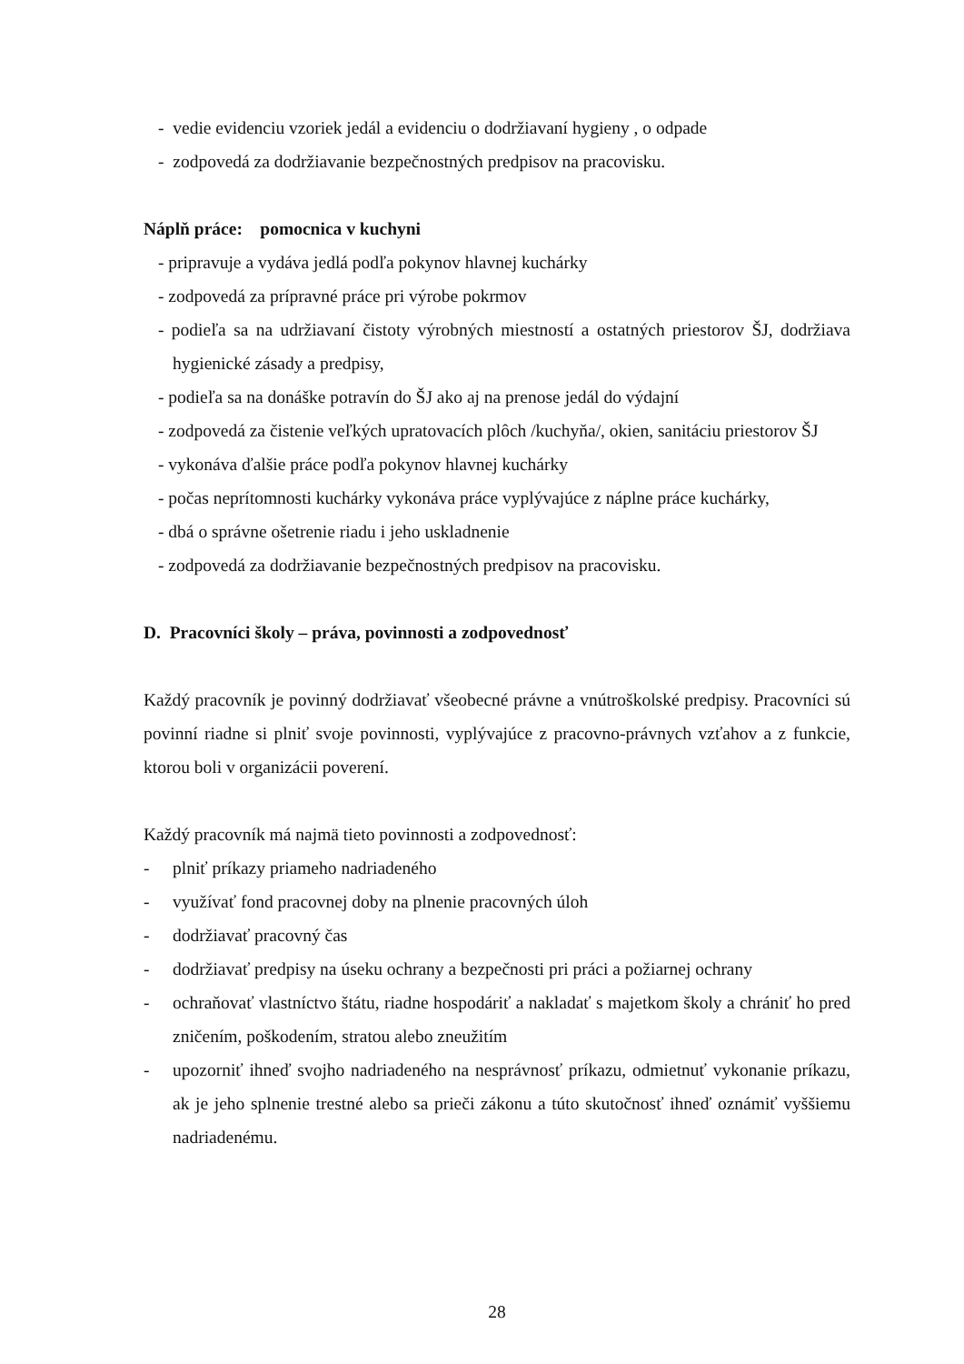- vedie evidenciu vzoriek jedál a evidenciu o dodržiavaní hygieny , o odpade
- zodpovedá za dodržiavanie bezpečnostných predpisov na pracovisku.
Náplň práce: pomocnica v kuchyni
- pripravuje a vydáva jedlá podľa pokynov hlavnej kuchárky
- zodpovedá za prípravné práce pri výrobe pokrmov
- podieľa sa na udržiavaní čistoty výrobných miestností a ostatných priestorov ŠJ, dodržiava hygienické zásady a predpisy,
- podieľa sa na donáške potravín do ŠJ ako aj na prenose jedál do výdajní
- zodpovedá za čistenie veľkých upratovacích plôch /kuchyňa/, okien, sanitáciu priestorov ŠJ
- vykonáva ďalšie práce podľa pokynov hlavnej kuchárky
- počas neprítomnosti kuchárky vykonáva práce vyplývajúce z náplne práce kuchárky,
- dbá o správne ošetrenie riadu i jeho uskladnenie
- zodpovedá za dodržiavanie bezpečnostných predpisov na pracovisku.
D. Pracovníci školy – práva, povinnosti a zodpovednosť
Každý pracovník je povinný dodržiavať všeobecné právne a vnútroškolské predpisy. Pracovníci sú povinní riadne si plniť svoje povinnosti, vyplývajúce z pracovno-právnych vzťahov a z funkcie, ktorou boli v organizácii poverení.
Každý pracovník má najmä tieto povinnosti a zodpovednosť:
- plniť príkazy priameho nadriadeného
- využívať fond pracovnej doby na plnenie pracovných úloh
- dodržiavať pracovný čas
- dodržiavať predpisy na úseku ochrany a bezpečnosti pri práci a požiarnej ochrany
- ochraňovať vlastníctvo štátu, riadne hospodáriť a nakladať s majetkom školy a chrániť ho pred zničením, poškodením, stratou alebo zneužitím
- upozorniť ihneď svojho nadriadeného na nesprávnosť príkazu, odmietnuť vykonanie príkazu, ak je jeho splnenie trestné alebo sa prieči zákonu a túto skutočnosť ihneď oznámiť vyššiemu nadriadenému.
28